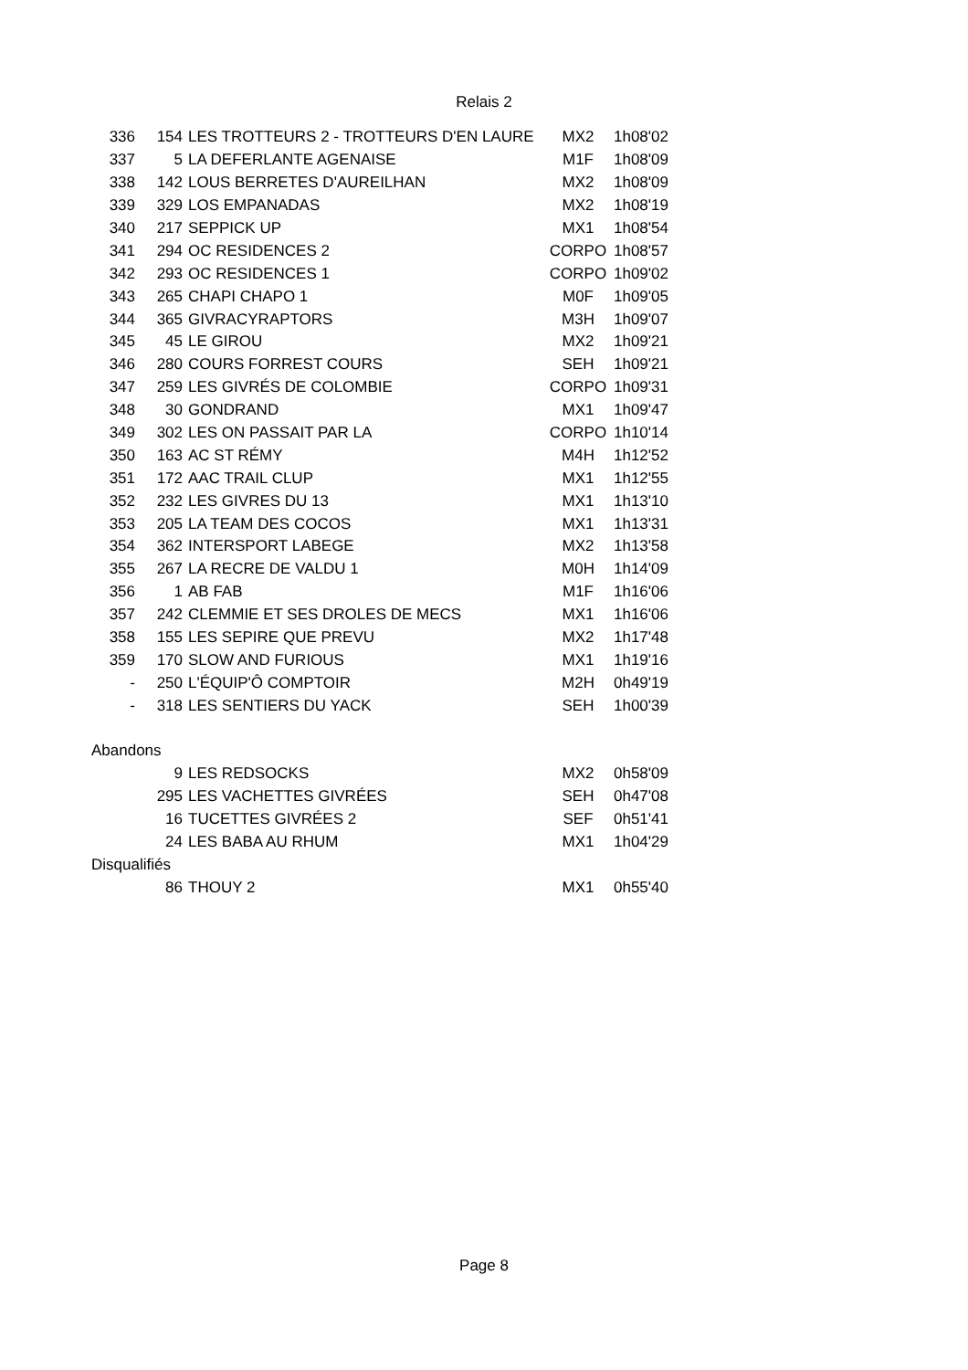Relais 2
| 336 | 154 | LES TROTTEURS 2 - TROTTEURS D'EN LAURE | MX2 | 1h08'02 |
| 337 | 5 | LA DEFERLANTE AGENAISE | M1F | 1h08'09 |
| 338 | 142 | LOUS BERRETES D'AUREILHAN | MX2 | 1h08'09 |
| 339 | 329 | LOS EMPANADAS | MX2 | 1h08'19 |
| 340 | 217 | SEPPICK UP | MX1 | 1h08'54 |
| 341 | 294 | OC RESIDENCES 2 | CORPO | 1h08'57 |
| 342 | 293 | OC RESIDENCES 1 | CORPO | 1h09'02 |
| 343 | 265 | CHAPI CHAPO 1 | M0F | 1h09'05 |
| 344 | 365 | GIVRACYRAPTORS | M3H | 1h09'07 |
| 345 | 45 | LE GIROU | MX2 | 1h09'21 |
| 346 | 280 | COURS FORREST COURS | SEH | 1h09'21 |
| 347 | 259 | LES GIVRÉS DE COLOMBIE | CORPO | 1h09'31 |
| 348 | 30 | GONDRAND | MX1 | 1h09'47 |
| 349 | 302 | LES ON PASSAIT PAR LA | CORPO | 1h10'14 |
| 350 | 163 | AC ST RÉMY | M4H | 1h12'52 |
| 351 | 172 | AAC TRAIL CLUP | MX1 | 1h12'55 |
| 352 | 232 | LES GIVRES DU 13 | MX1 | 1h13'10 |
| 353 | 205 | LA TEAM DES COCOS | MX1 | 1h13'31 |
| 354 | 362 | INTERSPORT LABEGE | MX2 | 1h13'58 |
| 355 | 267 | LA RECRE DE VALDU 1 | M0H | 1h14'09 |
| 356 | 1 | AB FAB | M1F | 1h16'06 |
| 357 | 242 | CLEMMIE ET SES DROLES DE MECS | MX1 | 1h16'06 |
| 358 | 155 | LES SEPIRE QUE PREVU | MX2 | 1h17'48 |
| 359 | 170 | SLOW AND FURIOUS | MX1 | 1h19'16 |
| - | 250 | L'ÉQUIP'Ô COMPTOIR | M2H | 0h49'19 |
| - | 318 | LES SENTIERS DU YACK | SEH | 1h00'39 |
| Abandons | | | | |
| | 9 | LES REDSOCKS | MX2 | 0h58'09 |
| | 295 | LES VACHETTES GIVRÉES | SEH | 0h47'08 |
| | 16 | TUCETTES GIVRÉES 2 | SEF | 0h51'41 |
| | 24 | LES BABA AU RHUM | MX1 | 1h04'29 |
| Disqualifiés | | | | |
| | 86 | THOUY 2 | MX1 | 0h55'40 |
Page 8